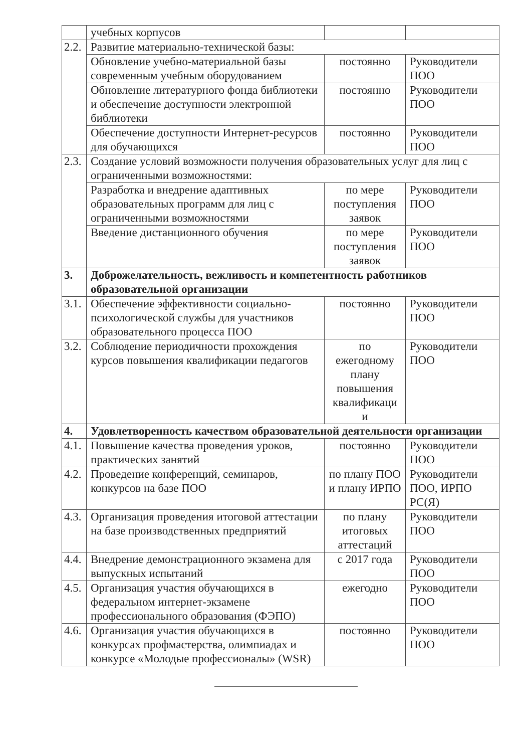| | учебных корпусов | | |
| 2.2. | Развитие материально-технической базы: | | |
| | Обновление учебно-материальной базы современным учебным оборудованием | постоянно | Руководители ПОО |
| | Обновление литературного фонда библиотеки и обеспечение доступности электронной библиотеки | постоянно | Руководители ПОО |
| | Обеспечение доступности Интернет-ресурсов для обучающихся | постоянно | Руководители ПОО |
| 2.3. | Создание условий возможности получения образовательных услуг для лиц с ограниченными возможностями: | | |
| | Разработка и внедрение адаптивных образовательных программ для лиц с ограниченными возможностями | по мере поступления заявок | Руководители ПОО |
| | Введение дистанционного обучения | по мере поступления заявок | Руководители ПОО |
| 3. | Доброжелательность, вежливость и компетентность работников образовательной организации | | |
| 3.1. | Обеспечение эффективности социально-психологической службы для участников образовательного процесса ПОО | постоянно | Руководители ПОО |
| 3.2. | Соблюдение периодичности прохождения курсов повышения квалификации педагогов | по ежегодному плану повышения квалификаци и | Руководители ПОО |
| 4. | Удовлетворенность качеством образовательной деятельности организации | | |
| 4.1. | Повышение качества проведения уроков, практических занятий | постоянно | Руководители ПОО |
| 4.2. | Проведение конференций, семинаров, конкурсов на базе ПОО | по плану ПОО и плану ИРПО | Руководители ПОО, ИРПО РС(Я) |
| 4.3. | Организация проведения итоговой аттестации на базе производственных предприятий | по плану итоговых аттестаций | Руководители ПОО |
| 4.4. | Внедрение демонстрационного экзамена для выпускных испытаний | с 2017 года | Руководители ПОО |
| 4.5. | Организация участия обучающихся в федеральном интернет-экзамене профессионального образования (ФЭПО) | ежегодно | Руководители ПОО |
| 4.6. | Организация участия обучающихся в конкурсах профмастерства, олимпиадах и конкурсе «Молодые профессионалы» (WSR) | постоянно | Руководители ПОО |